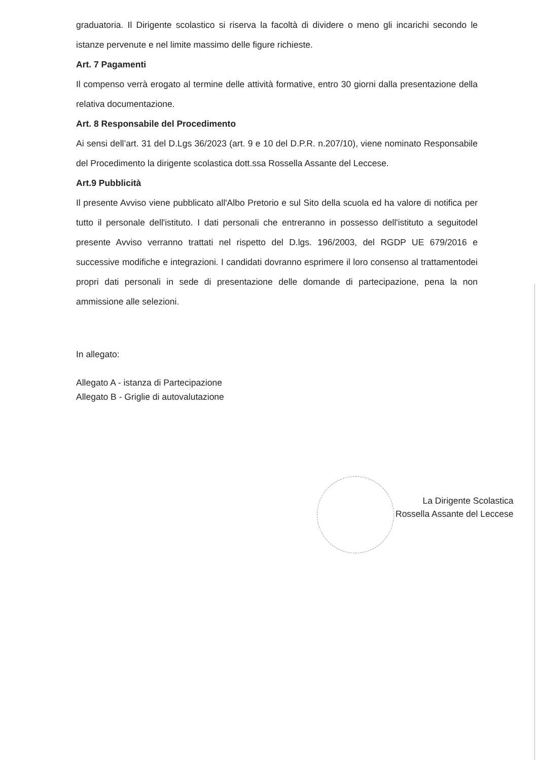graduatoria. Il Dirigente scolastico si riserva la facoltà di dividere o meno gli incarichi secondo le istanze pervenute e nel limite massimo delle figure richieste.
Art. 7 Pagamenti
Il compenso verrà erogato al termine delle attività formative, entro 30 giorni dalla presentazione della relativa documentazione.
Art. 8 Responsabile del Procedimento
Ai sensi dell’art. 31 del D.Lgs 36/2023 (art. 9 e 10 del D.P.R. n.207/10), viene nominato Responsabile del Procedimento la dirigente scolastica dott.ssa Rossella Assante del Leccese.
Art.9 Pubblicità
Il presente Avviso viene pubblicato all'Albo Pretorio e sul Sito della scuola ed ha valore di notifica per tutto il personale dell'istituto. I dati personali che entreranno in possesso dell'istituto a seguitodel presente Avviso verranno trattati nel rispetto del D.lgs. 196/2003, del RGDP UE 679/2016 e successive modifiche e integrazioni. I candidati dovranno esprimere il loro consenso al trattamentodei propri dati personali in sede di presentazione delle domande di partecipazione, pena la non ammissione alle selezioni.
In allegato:
Allegato A - istanza di Partecipazione
Allegato B - Griglie di autovalutazione
La Dirigente Scolastica
Rossella Assante del Leccese